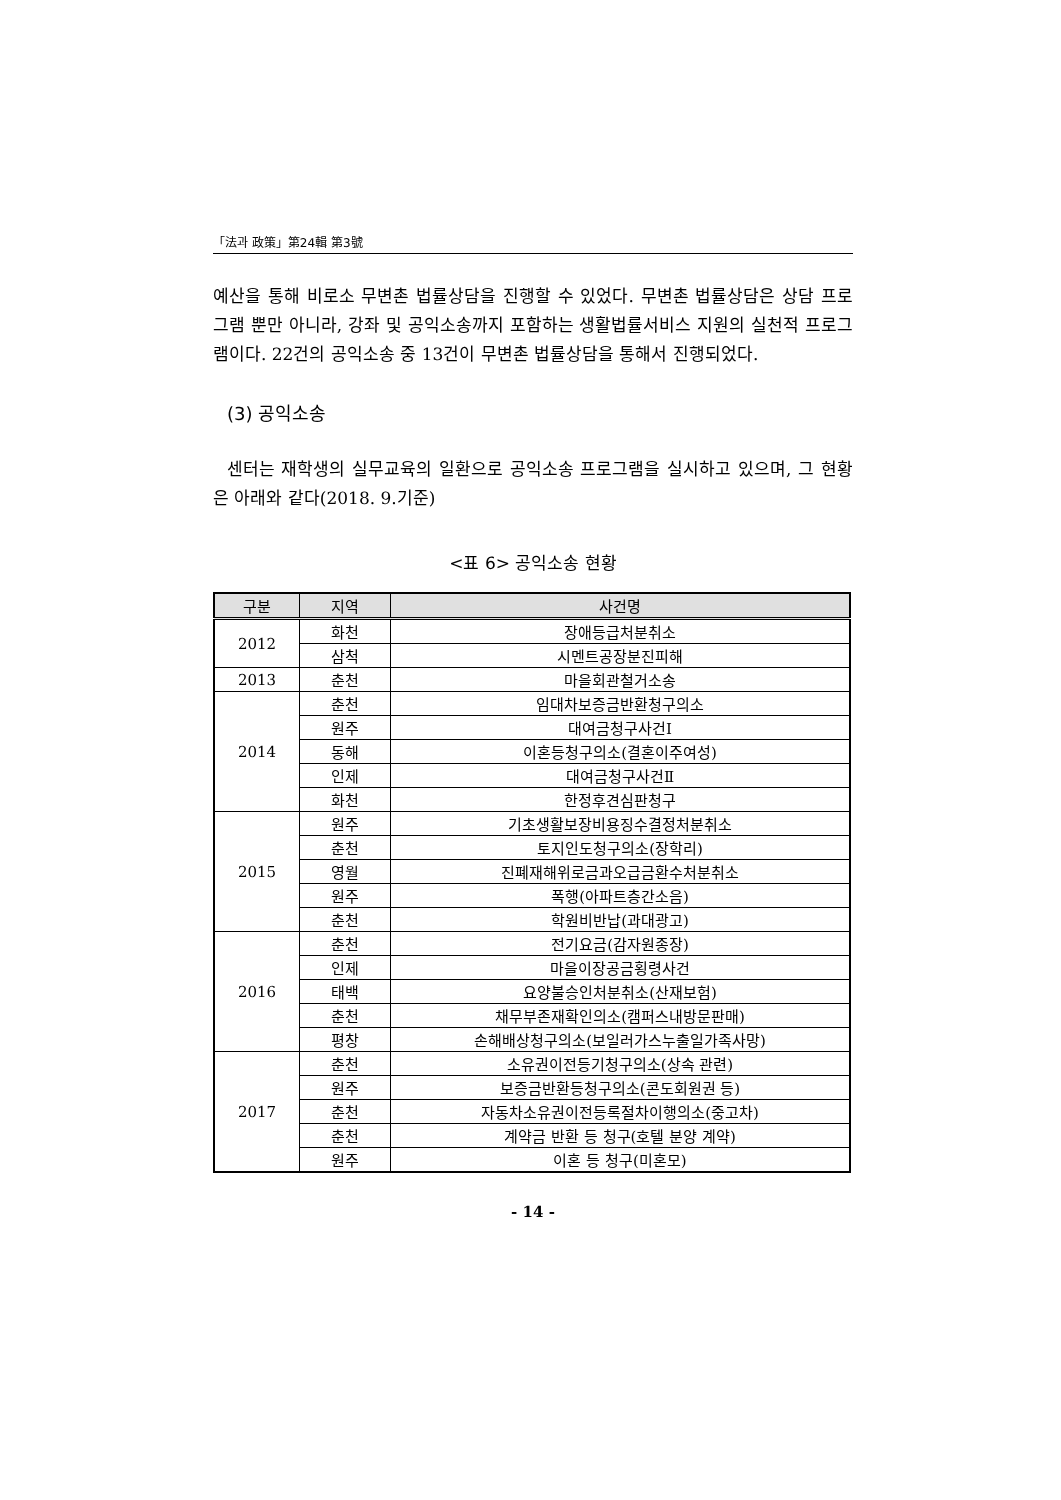「法과 政策」第24輯 第3號
예산을 통해 비로소 무변촌 법률상담을 진행할 수 있었다. 무변촌 법률상담은 상담 프로그램 뿐만 아니라, 강좌 및 공익소송까지 포함하는 생활법률서비스 지원의 실천적 프로그램이다. 22건의 공익소송 중 13건이 무변촌 법률상담을 통해서 진행되었다.
(3) 공익소송
센터는 재학생의 실무교육의 일환으로 공익소송 프로그램을 실시하고 있으며, 그 현황은 아래와 같다(2018. 9.기준)
<표 6> 공익소송 현황
| 구분 | 지역 | 사건명 |
| --- | --- | --- |
| 2012 | 화천 | 장애등급처분취소 |
| | 삼척 | 시멘트공장분진피해 |
| 2013 | 춘천 | 마을회관철거소송 |
| 2014 | 춘천 | 임대차보증금반환청구의소 |
| | 원주 | 대여금청구사건Ⅰ |
| | 동해 | 이혼등청구의소(결혼이주여성) |
| | 인제 | 대여금청구사건Ⅱ |
| | 화천 | 한정후견심판청구 |
| 2015 | 원주 | 기초생활보장비용징수결정처분취소 |
| | 춘천 | 토지인도청구의소(장학리) |
| | 영월 | 진폐재해위로금과오급금환수처분취소 |
| | 원주 | 폭행(아파트층간소음) |
| | 춘천 | 학원비반납(과대광고) |
| 2016 | 춘천 | 전기요금(감자원종장) |
| | 인제 | 마을이장공금횡령사건 |
| | 태백 | 요양불승인처분취소(산재보험) |
| | 춘천 | 채무부존재확인의소(캠퍼스내방문판매) |
| | 평창 | 손해배상청구의소(보일러가스누출일가족사망) |
| 2017 | 춘천 | 소유권이전등기청구의소(상속 관련) |
| | 원주 | 보증금반환등청구의소(콘도회원권 등) |
| | 춘천 | 자동차소유권이전등록절차이행의소(중고차) |
| | 춘천 | 계약금 반환 등 청구(호텔 분양 계약) |
| | 원주 | 이혼 등 청구(미혼모) |
- 14 -